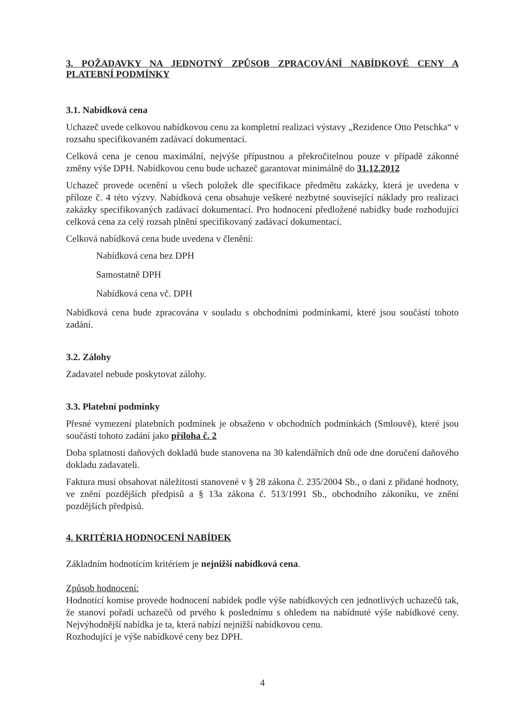3. POŽADAVKY NA JEDNOTNÝ ZPŮSOB ZPRACOVÁNÍ NABÍDKOVÉ CENY A PLATEBNÍ PODMÍNKY
3.1. Nabídková cena
Uchazeč uvede celkovou nabídkovou cenu za kompletní realizaci výstavy „Rezidence Otto Petschka“ v rozsahu specifikovaném zadávací dokumentací.
Celková cena je cenou maximální, nejvýše přípustnou a překročitelnou pouze v případě zákonné změny výše DPH. Nabídkovou cenu bude uchazeč garantovat minimálně do 31.12.2012
Uchazeč provede ocenění u všech položek dle specifikace předmětu zakázky, která je uvedena v příloze č. 4 této výzvy. Nabídková cena obsahuje veškeré nezbytné související náklady pro realizaci zakázky specifikovaných zadávací dokumentací. Pro hodnocení předložené nabídky bude rozhodující celková cena za celý rozsah plnění specifikovaný zadávací dokumentací.
Celková nabídková cena bude uvedena v členění:
Nabídková cena bez DPH
Samostatně DPH
Nabídková cena vč. DPH
Nabídková cena bude zpracována v souladu s obchodními podmínkami, které jsou součástí tohoto zadání.
3.2. Zálohy
Zadavatel nebude poskytovat zálohy.
3.3. Platební podmínky
Přesné vymezení platebních podmínek je obsaženo v obchodních podmínkách (Smlouvě), které jsou součástí tohoto zadání jako příloha č. 2
Doba splatnosti daňových dokladů bude stanovena na 30 kalendářních dnů ode dne doručení daňového dokladu zadavateli.
Faktura musí obsahovat náležitosti stanovené v § 28 zákona č. 235/2004 Sb., o dani z přidané hodnoty, ve znění pozdějších předpisů a § 13a zákona č. 513/1991 Sb., obchodního zákoníku, ve znění pozdějších předpisů.
4. KRITÉRIA HODNOCENÍ NABÍDEK
Základním hodnotícím kritériem je nejnižší nabídková cena.
Způsob hodnocení:
Hodnotící komise provede hodnocení nabídek podle výše nabídkových cen jednotlivých uchazečů tak, že stanoví pořadí uchazečů od prvého k poslednímu s ohledem na nabídnuté výše nabídkové ceny. Nejvýhodnější nabídka je ta, která nabízí nejnižší nabídkovou cenu.
Rozhodující je výše nabídkové ceny bez DPH.
4